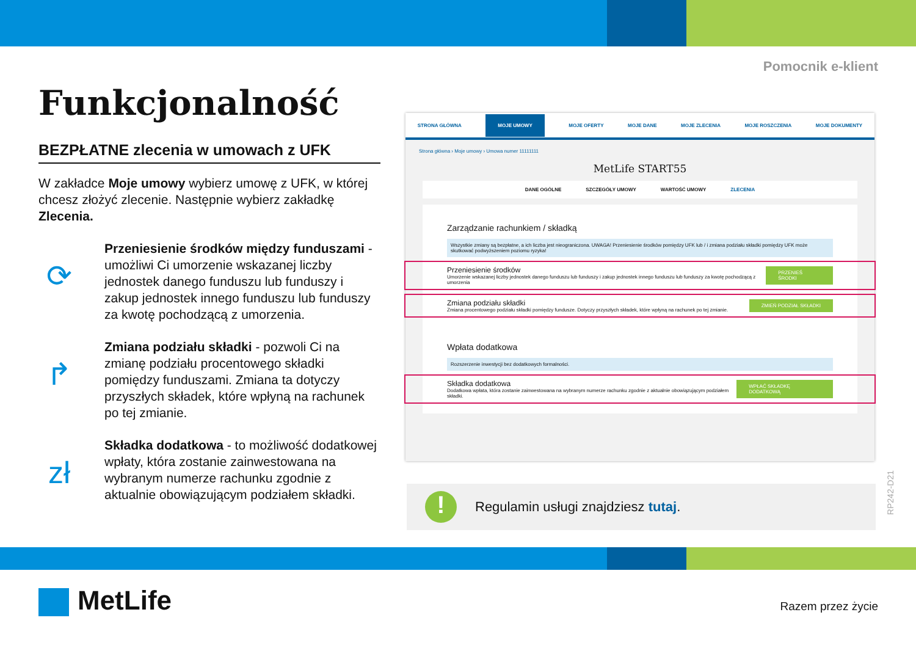Pomocnik e-klient
Funkcjonalność
BEZPŁATNE zlecenia w umowach z UFK
W zakładce Moje umowy wybierz umowę z UFK, w której chcesz złożyć zlecenie. Następnie wybierz zakładkę Zlecenia.
⟳
Przeniesienie środków między funduszami - umożliwi Ci umorzenie wskazanej liczby jednostek danego funduszu lub funduszy i zakup jednostek innego funduszu lub funduszy za kwotę pochodzącą z umorzenia.
↱
Zmiana podziału składki - pozwoli Ci na zmianę podziału procentowego składki pomiędzy funduszami. Zmiana ta dotyczy przyszłych składek, które wpłyną na rachunek po tej zmianie.
zł
Składka dodatkowa - to możliwość dodatkowej wpłaty, która zostanie zainwestowana na wybranym numerze rachunku zgodnie z aktualnie obowiązującym podziałem składki.
STRONA GŁÓWNA MOJE UMOWY MOJE OFERTY MOJE DANE MOJE ZLECENIA MOJE ROSZCZENIA MOJE DOKUMENTY
Strona główna › Moje umowy › Umowa numer 11111111
MetLife START55
DANE OGÓLNE SZCZEGÓŁY UMOWY WARTOŚĆ UMOWY ZLECENIA
Zarządzanie rachunkiem / składką
Wszystkie zmiany są bezpłatne, a ich liczba jest nieograniczona. UWAGA! Przeniesienie środków pomiędzy UFK lub / i zmiana podziału składki pomiędzy UFK może skutkować podwyższeniem poziomu ryzyka!
Przeniesienie środków
Umorzenie wskazanej liczby jednostek danego funduszu lub funduszy i zakup jednostek innego funduszu lub funduszy za kwotę pochodzącą z umorzenia
PRZENIEŚ ŚRODKI
Zmiana podziału składki
Zmiana procentowego podziału składki pomiędzy fundusze. Dotyczy przyszłych składek, które wpłyną na rachunek po tej zmianie.
ZMIEŃ PODZIAŁ SKŁADKI
Wpłata dodatkowa
Rozszerzenie inwestycji bez dodatkowych formalności.
Składka dodatkowa
Dodatkowa wpłata, która zostanie zainwestowana na wybranym numerze rachunku zgodnie z aktualnie obowiązującym podziałem składki.
WPŁAĆ SKŁADKĘ DODATKOWĄ
!
Regulamin usługi znajdziesz tutaj.
RP242-D21
MetLife Razem przez życie